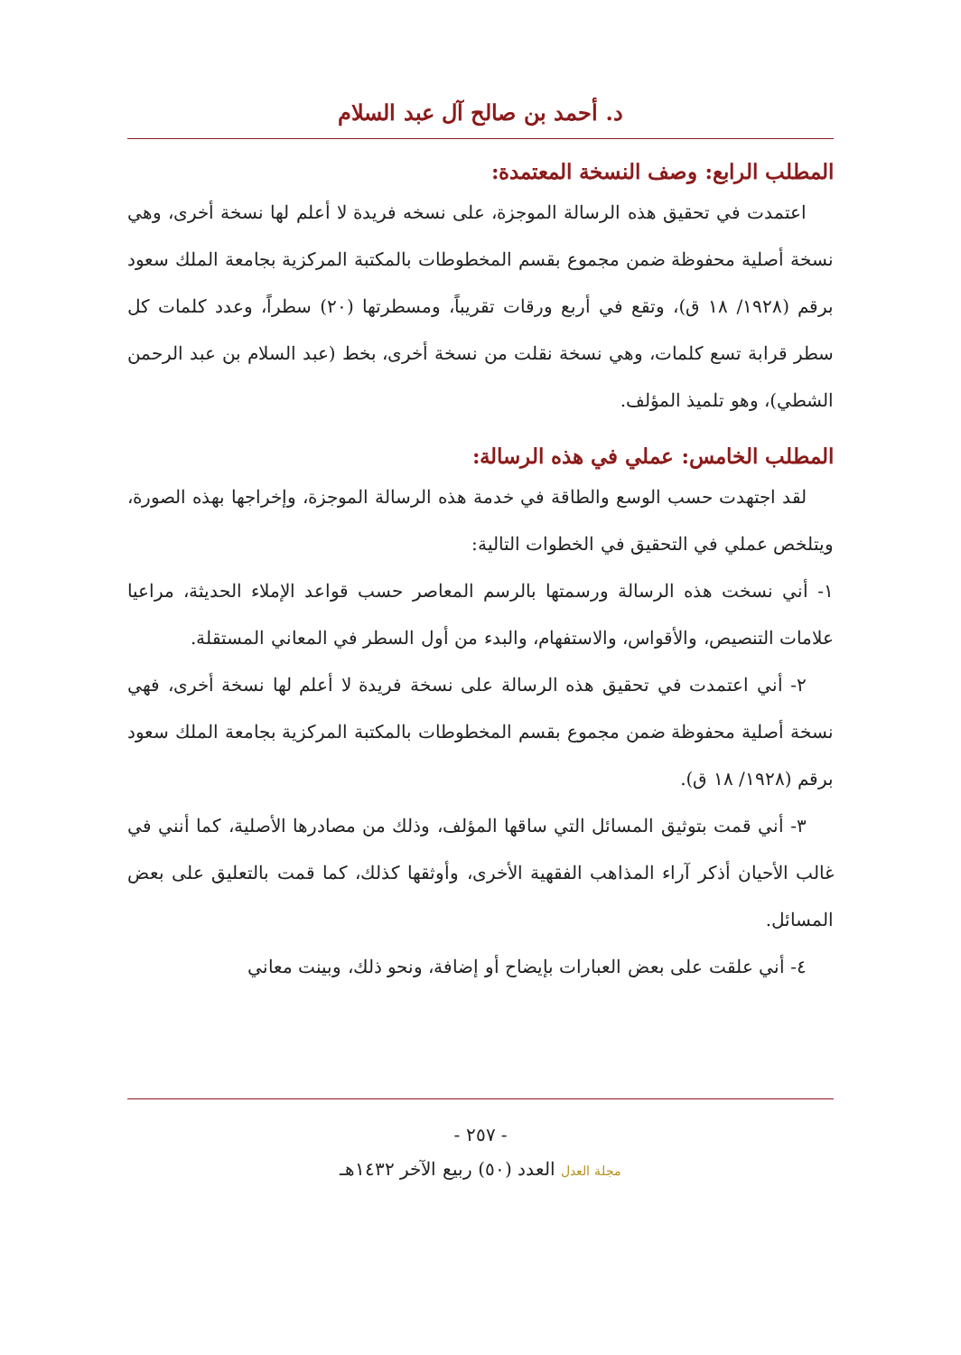د. أحمد بن صالح آل عبد السلام
المطلب الرابع: وصف النسخة المعتمدة:
اعتمدت في تحقيق هذه الرسالة الموجزة، على نسخه فريدة لا أعلم لها نسخة أخرى، وهي نسخة أصلية محفوظة ضمن مجموع بقسم المخطوطات بالمكتبة المركزية بجامعة الملك سعود برقم (١٩٢٨/ ١٨ ق)، وتقع في أربع ورقات تقريباً، ومسطرتها (٢٠) سطراً، وعدد كلمات كل سطر قرابة تسع كلمات، وهي نسخة نقلت من نسخة أخرى، بخط (عبد السلام بن عبد الرحمن الشطي)، وهو تلميذ المؤلف.
المطلب الخامس: عملي في هذه الرسالة:
لقد اجتهدت حسب الوسع والطاقة في خدمة هذه الرسالة الموجزة، وإخراجها بهذه الصورة، ويتلخص عملي في التحقيق في الخطوات التالية:
١- أني نسخت هذه الرسالة ورسمتها بالرسم المعاصر حسب قواعد الإملاء الحديثة، مراعيا علامات التنصيص، والأقواس، والاستفهام، والبدء من أول السطر في المعاني المستقلة.
٢- أني اعتمدت في تحقيق هذه الرسالة على نسخة فريدة لا أعلم لها نسخة أخرى، فهي نسخة أصلية محفوظة ضمن مجموع بقسم المخطوطات بالمكتبة المركزية بجامعة الملك سعود برقم (١٩٢٨/ ١٨ ق).
٣- أني قمت بتوثيق المسائل التي ساقها المؤلف، وذلك من مصادرها الأصلية، كما أنني في غالب الأحيان أذكر آراء المذاهب الفقهية الأخرى، وأوثقها كذلك، كما قمت بالتعليق على بعض المسائل.
٤- أني علقت على بعض العبارات بإيضاح أو إضافة، ونحو ذلك، وبينت معاني
- ٢٥٧ -
مجلة العدل العدد (٥٠) ربيع الآخر ١٤٣٢هـ